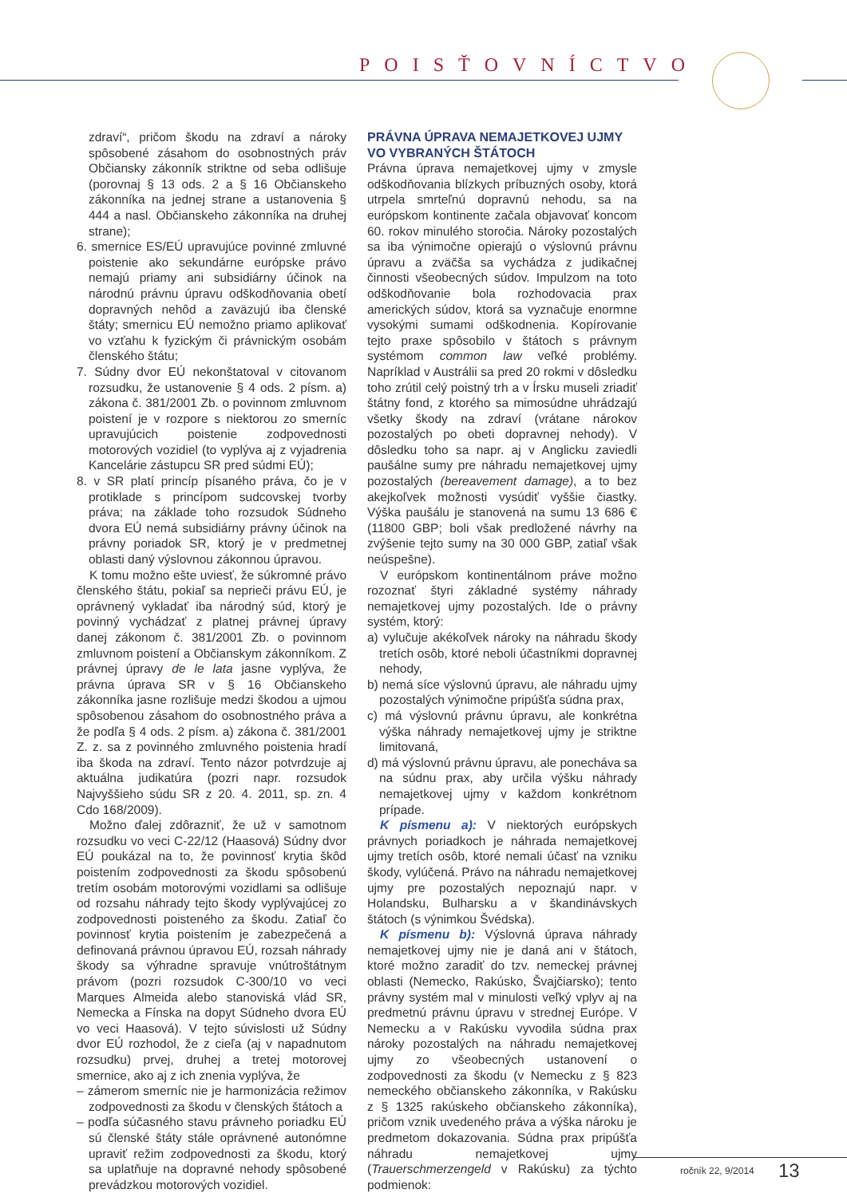POISŤOVNÍCTVO
zdraví“, pričom škodu na zdraví a nároky spôsobené zásahom do osobnostných práv Občiansky zákonník striktne od seba odlišuje (porovnaj § 13 ods. 2 a § 16 Občianskeho zákonníka na jednej strane a ustanovenia § 444 a nasl. Občianskeho zákonníka na druhej strane);
6. smernice ES/EÚ upravujúce povinné zmluvné poistenie ako sekundárne európske právo nemajú priamy ani subsidiárny účinok na národnú právnu úpravu odškodňovania obetí dopravných nehôd a zaväzujú iba členské štáty; smernicu EÚ nemožno priamo aplikovať vo vzťahu k fyzickým či právnickým osobám členského štátu;
7. Súdny dvor EÚ nekonštatoval v citovanom rozsudku, že ustanovenie § 4 ods. 2 písm. a) zákona č. 381/2001 Zb. o povinnom zmluvnom poistení je v rozpore s niektorou zo smerníc upravujúcich poistenie zodpovednosti motorových vozidiel (to vyplýva aj z vyjadrenia Kancelárie zástupcu SR pred súdmi EÚ);
8. v SR platí princíp písaného práva, čo je v protiklade s princípom sudcovskej tvorby práva; na základe toho rozsudok Súdneho dvora EÚ nemá subsidiárny právny účinok na právny poriadok SR, ktorý je v predmetnej oblasti daný výslovnou zákonnou úpravou.
K tomu možno ešte uviesť, že súkromné právo členského štátu, pokiaľ sa neprieči právu EÚ, je oprávnený vykladať iba národný súd, ktorý je povinný vychádzať z platnej právnej úpravy danej zákonom č. 381/2001 Zb. o povinnom zmluvnom poistení a Občianskym zákonníkom. Z právnej úpravy de le lata jasne vyplýva, že právna úprava SR v § 16 Občianskeho zákonníka jasne rozlišuje medzi škodou a ujmou spôsobenou zásahom do osobnostného práva a že podľa § 4 ods. 2 písm. a) zákona č. 381/2001 Z. z. sa z povinného zmluvného poistenia hradí iba škoda na zdraví. Tento názor potvrdzuje aj aktuálna judikatúra (pozri napr. rozsudok Najvyššieho súdu SR z 20. 4. 2011, sp. zn. 4 Cdo 168/2009).
Možno ďalej zdôrazniť, že už v samotnom rozsudku vo veci C-22/12 (Haasová) Súdny dvor EÚ poukázal na to, že povinnosť krytia škôd poistením zodpovednosti za škodu spôsobenú tretím osobám motorovými vozidlami sa odlišuje od rozsahu náhrady tejto škody vyplývajúcej zo zodpovednosti poisteného za škodu. Zatiaľ čo povinnosť krytia poistením je zabezpečená a definovaná právnou úpravou EÚ, rozsah náhrady škody sa výhradne spravuje vnútroštátnym právom (pozri rozsudok C-300/10 vo veci Marques Almeida alebo stanoviská vlád SR, Nemecka a Fínska na dopyt Súdneho dvora EÚ vo veci Haasová). V tejto súvislosti už Súdny dvor EÚ rozhodol, že z cieľa (aj v napadnutom rozsudku) prvej, druhej a tretej motorovej smernice, ako aj z ich znenia vyplýva, že
– zámerom smerníc nie je harmonizácia režimov zodpovednosti za škodu v členských štátoch a
– podľa súčasného stavu právneho poriadku EÚ sú členské štáty stále oprávnené autonómne upraviť režim zodpovednosti za škodu, ktorý sa uplatňuje na dopravné nehody spôsobené prevádzkou motorových vozidiel.
PRÁVNA ÚPRAVA NEMAJETKOVEJ UJMY VO VYBRANÝCH ŠTÁTOCH
Právna úprava nemajetkovej ujmy v zmysle odškodňovania blízkych príbuzných osoby, ktorá utrpela smrteľnú dopravnú nehodu, sa na európskom kontinente začala objavovať koncom 60. rokov minulého storočia. Nároky pozostalých sa iba výnimočne opierajú o výslovnú právnu úpravu a zväčša sa vychádza z judikačnej činnosti všeobecných súdov. Impulzom na toto odškodňovanie bola rozhodovacia prax amerických súdov, ktorá sa vyznačuje enormne vysokými sumami odškodnenia. Kopírovanie tejto praxe spôsobilo v štátoch s právnym systémom common law veľké problémy. Napríklad v Austrálii sa pred 20 rokmi v dôsledku toho zrútil celý poistný trh a v Írsku museli zriadiť štátny fond, z ktorého sa mimosúdne uhrádzajú všetky škody na zdraví (vrátane nárokov pozostalých po obeti dopravnej nehody). V dôsledku toho sa napr. aj v Anglicku zaviedli paušálne sumy pre náhradu nemajetkovej ujmy pozostalých (bereavement damage), a to bez akejkoľvek možnosti vysúdiť vyššie čiastky. Výška paušálu je stanovená na sumu 13 686 € (11800 GBP; boli však predložené návrhy na zvýšenie tejto sumy na 30 000 GBP, zatiaľ však neúspešne).
V európskom kontinentálnom práve možno rozoznať štyri základné systémy náhrady nemajetkovej ujmy pozostalých. Ide o právny systém, ktorý:
a) vylučuje akékoľvek nároky na náhradu škody tretích osôb, ktoré neboli účastníkmi dopravnej nehody,
b) nemá síce výslovnú úpravu, ale náhradu ujmy pozostalých výnimočne pripúšťa súdna prax,
c) má výslovnú právnu úpravu, ale konkrétna výška náhrady nemajetkovej ujmy je striktne limitovaná,
d) má výslovnú právnu úpravu, ale ponecháva sa na súdnu prax, aby určila výšku náhrady nemajetkovej ujmy v každom konkrétnom prípade.
K písmenu a): V niektorých európskych právnych poriadkoch je náhrada nemajetkovej ujmy tretích osôb, ktoré nemali účasť na vzniku škody, vylúčená. Právo na náhradu nemajetkovej ujmy pre pozostalých nepoznajú napr. v Holandsku, Bulharsku a v škandinávskych štátoch (s výnimkou Švédska).
K písmenu b): Výslovná úprava náhrady nemajetkovej ujmy nie je daná ani v štátoch, ktoré možno zaradiť do tzv. nemeckej právnej oblasti (Nemecko, Rakúsko, Švajčiarsko); tento právny systém mal v minulosti veľký vplyv aj na predmetnú právnu úpravu v strednej Európe. V Nemecku a v Rakúsku vyvodila súdna prax nároky pozostalých na náhradu nemajetkovej ujmy zo všeobecných ustanovení o zodpovednosti za škodu (v Nemecku z § 823 nemeckého občianskeho zákonníka, v Rakúsku z § 1325 rakúskeho občianskeho zákonníka), pričom vznik uvedeného práva a výška nároku je predmetom dokazovania. Súdna prax pripúšťa náhradu nemajetkovej ujmy (Trauerschmerzengeld v Rakúsku) za týchto podmienok:
ročník 22, 9/2014 13